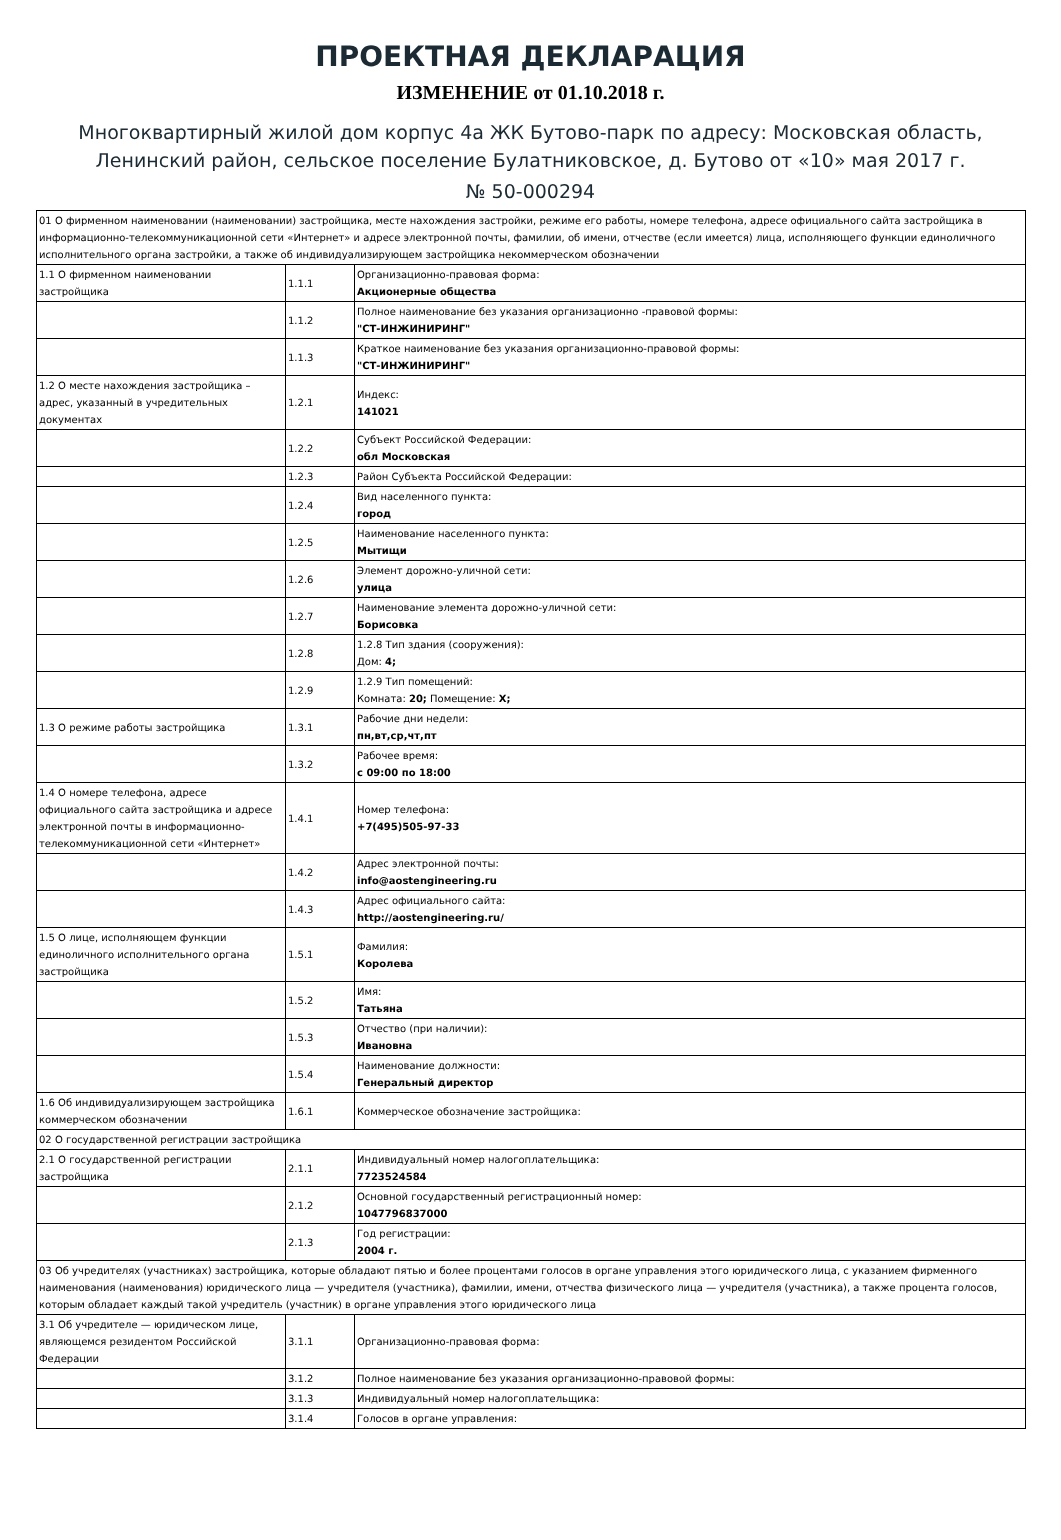ПРОЕКТНАЯ ДЕКЛАРАЦИЯ
ИЗМЕНЕНИЕ от 01.10.2018 г.
Многоквартирный жилой дом корпус 4а ЖК Бутово-парк по адресу: Московская область,
Ленинский район, сельское поселение Булатниковское, д. Бутово от «10» мая 2017 г.
№ 50-000294
| 01 О фирменном наименовании (наименовании) застройщика, месте нахождения застройки, режиме его работы, номере телефона, адресе официального сайта застройщика в информационно-телекоммуникационной сети «Интернет» и адресе электронной почты, фамилии, об имени, отчестве (если имеется) лица, исполняющего функции единоличного исполнительного органа застройки, а также об индивидуализирующем застройщика некоммерческом обозначении | | |
| 1.1 О фирменном наименовании застройщика | 1.1.1 | Организационно-правовая форма: Акционерные общества |
| | 1.1.2 | Полное наименование без указания организационно -правовой формы: "СТ-ИНЖИНИРИНГ" |
| | 1.1.3 | Краткое наименование без указания организационно-правовой формы: "СТ-ИНЖИНИРИНГ" |
| 1.2 О месте нахождения застройщика – адрес, указанный в учредительных документах | 1.2.1 | Индекс: 141021 |
| | 1.2.2 | Субъект Российской Федерации: обл Московская |
| | 1.2.3 | Район Субъекта Российской Федерации: |
| | 1.2.4 | Вид населенного пункта: город |
| | 1.2.5 | Наименование населенного пункта: Мытищи |
| | 1.2.6 | Элемент дорожно-уличной сети: улица |
| | 1.2.7 | Наименование элемента дорожно-уличной сети: Борисовка |
| | 1.2.8 | 1.2.8 Тип здания (сооружения): Дом: 4; |
| | 1.2.9 | 1.2.9 Тип помещений: Комната: 20; Помещение: X; |
| 1.3 О режиме работы застройщика | 1.3.1 | Рабочие дни недели: пн,вт,ср,чт,пт |
| | 1.3.2 | Рабочее время: с 09:00 по 18:00 |
| 1.4 О номере телефона, адресе официального сайта застройщика и адресе электронной почты в информационно-телекоммуникационной сети «Интернет» | 1.4.1 | Номер телефона: +7(495)505-97-33 |
| | 1.4.2 | Адрес электронной почты: info@aostengineering.ru |
| | 1.4.3 | Адрес официального сайта: http://aostengineering.ru/ |
| 1.5 О лице, исполняющем функции единоличного исполнительного органа застройщика | 1.5.1 | Фамилия: Королева |
| | 1.5.2 | Имя: Татьяна |
| | 1.5.3 | Отчество (при наличии): Ивановна |
| | 1.5.4 | Наименование должности: Генеральный директор |
| 1.6 Об индивидуализирующем застройщика коммерческом обозначении | 1.6.1 | Коммерческое обозначение застройщика: |
| 02 О государственной регистрации застройщика | | |
| 2.1 О государственной регистрации застройщика | 2.1.1 | Индивидуальный номер налогоплательщика: 7723524584 |
| | 2.1.2 | Основной государственный регистрационный номер: 1047796837000 |
| | 2.1.3 | Год регистрации: 2004 г. |
| 03 Об учредителях (участниках) застройщика, которые обладают пятью и более процентами голосов в органе управления этого юридического лица, с указанием фирменного наименования (наименования) юридического лица — учредителя (участника), фамилии, имени, отчества физического лица — учредителя (участника), а также процента голосов, которым обладает каждый такой учредитель (участник) в органе управления этого юридического лица | | |
| 3.1 Об учредителе — юридическом лице, являющемся резидентом Российской Федерации | 3.1.1 | Организационно-правовая форма: |
| | 3.1.2 | Полное наименование без указания организационно-правовой формы: |
| | 3.1.3 | Индивидуальный номер налогоплательщика: |
| | 3.1.4 | Голосов в органе управления: |